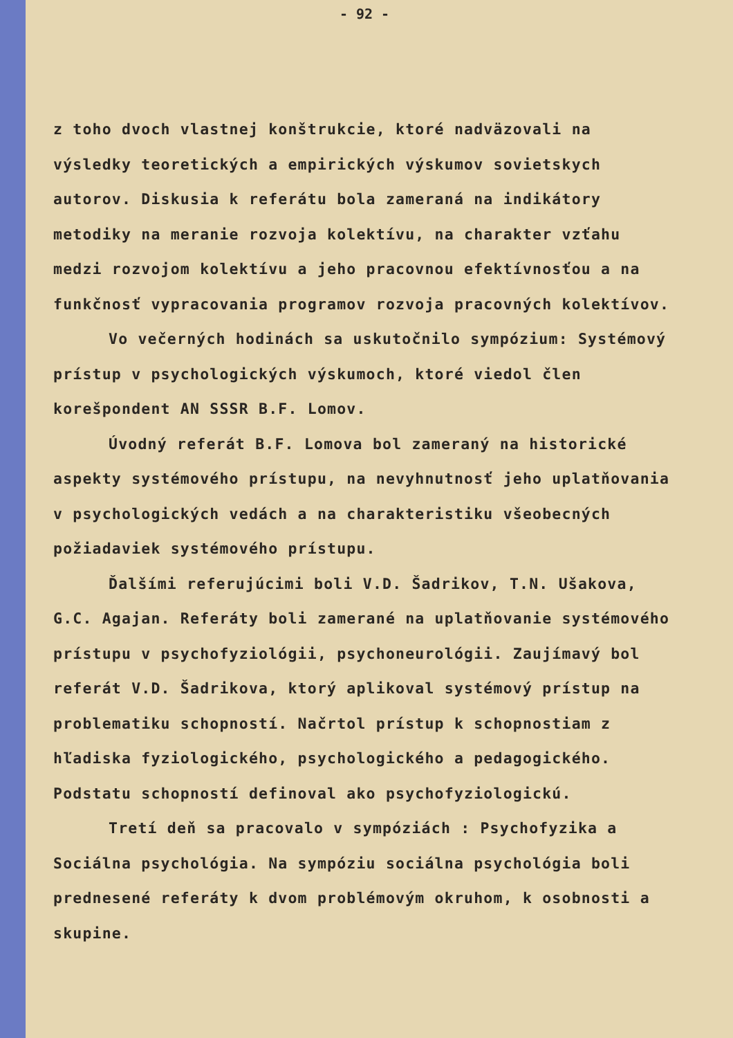- 92 -
z toho dvoch vlastnej konštrukcie, ktoré nadväzovali na výsledky teoretických a empirických výskumov sovietskych autorov. Diskusia k referátu bola zameraná na indikátory metodiky na meranie rozvoja kolektívu, na charakter vzťahu medzi rozvojom kolektívu a jeho pracovnou efektívnosťou a na funkčnosť vypracovania programov rozvoja pracovných kolektívov.
Vo večerných hodinách sa uskutočnilo sympózium: Systémový prístup v psychologických výskumoch, ktoré viedol člen korešpondent AN SSSR B.F. Lomov.
Úvodný referát B.F. Lomova bol zameraný na historické aspekty systémového prístupu, na nevyhnutnosť jeho uplatňovania v psychologických vedách a na charakteristiku všeobecných požiadaviek systémového prístupu.
Ďalšími referujúcimi boli V.D. Šadrikov, T.N. Ušakova, G.C. Agajan. Referáty boli zamerané na uplatňovanie systémového prístupu v psychofyziológii, psychoneurológii. Zaujímavý bol referát V.D. Šadrikova, ktorý aplikoval systémový prístup na problematiku schopností. Načrtol prístup k schopnostiam z hľadiska fyziologického, psychologického a pedagogického. Podstatu schopností definoval ako psychofyziologickú.
Tretí deň sa pracovalo v sympóziách : Psychofyzika a Sociálna psychológia. Na sympóziu sociálna psychológia boli prednesené referáty k dvom problémovým okruhom, k osobnosti a skupine.